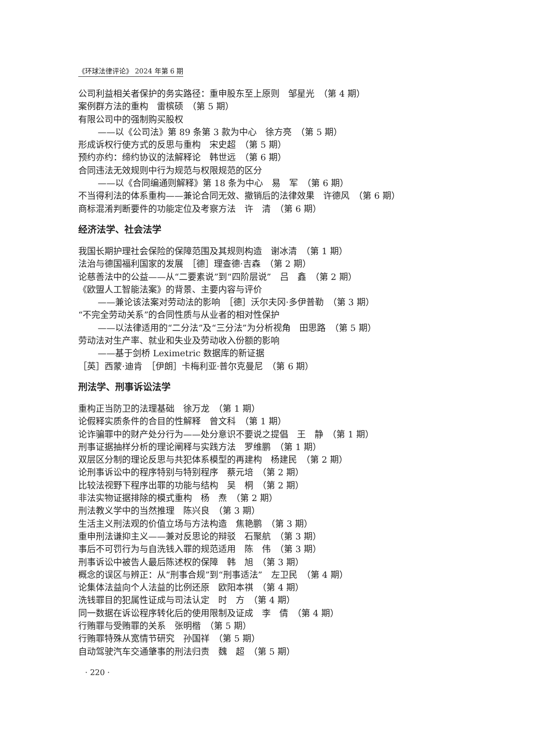《环球法律评论》 2024 年第 6 期
公司利益相关者保护的务实路径：重申股东至上原则　邹星光　（第 4 期）
案例群方法的重构　雷槟硕　（第 5 期）
有限公司中的强制购买股权
——以《公司法》第 89 条第 3 款为中心　徐方亮　（第 5 期）
形成诉权行使方式的反思与重构　宋史超　（第 5 期）
预约亦约：缔约协议的法解释论　韩世远　（第 6 期）
合同违法无效规则中行为规范与权限规范的区分
——以《合同编通则解释》第 18 条为中心　易　军　（第 6 期）
不当得利法的体系重构——兼论合同无效、撤销后的法律效果　许德风　（第 6 期）
商标混淆判断要件的功能定位及考察方法　许　清　（第 6 期）
经济法学、社会法学
我国长期护理社会保险的保障范围及其规则构造　谢冰清　（第 1 期）
法治与德国福利国家的发展　［德］理查德·吉森　（第 2 期）
论慈善法中的公益——从“二要素说”到“四阶层说”　吕　鑫　（第 2 期）
《欧盟人工智能法案》的背景、主要内容与评价
——兼论该法案对劳动法的影响　［德］沃尔夫冈·多伊普勒　（第 3 期）
“不完全劳动关系”的合同性质与从业者的相对性保护
——以法律适用的“二分法”及“三分法”为分析视角　田思路　（第 5 期）
劳动法对生产率、就业和失业及劳动收入份额的影响
——基于剑桥 Leximetric 数据库的新证据
［英］西蒙·迪肯　［伊朗］卡梅利亚·普尔克曼尼　（第 6 期）
刑法学、刑事诉讼法学
重构正当防卫的法理基础　徐万龙　（第 1 期）
论假释实质条件的合目的性解释　曾文科　（第 1 期）
论诈骗罪中的财产处分行为——处分意识不要说之提倡　王　静　（第 1 期）
刑事证据抽样分析的理论阐释与实践方法　罗维鹏　（第 1 期）
双层区分制的理论反思与共犯体系模型的再建构　杨建民　（第 2 期）
论刑事诉讼中的程序特别与特别程序　蔡元培　（第 2 期）
比较法视野下程序出罪的功能与结构　吴　桐　（第 2 期）
非法实物证据排除的模式重构　杨　焘　（第 2 期）
刑法教义学中的当然推理　陈兴良　（第 3 期）
生活主义刑法观的价值立场与方法构造　焦艳鹏　（第 3 期）
重申刑法谦抑主义——兼对反思论的辩驳　石聚航　（第 3 期）
事后不可罚行为与自洗钱入罪的规范适用　陈　伟　（第 3 期）
刑事诉讼中被告人最后陈述权的保障　韩　旭　（第 3 期）
概念的误区与辨正：从“刑事合规”到“刑事适法”　左卫民　（第 4 期）
论集体法益向个人法益的比例还原　欧阳本祺　（第 4 期）
洗钱罪目的犯属性证成与司法认定　时　方　（第 4 期）
同一数据在诉讼程序转化后的使用限制及证成　李　倩　（第 4 期）
行贿罪与受贿罪的关系　张明楷　（第 5 期）
行贿罪特殊从宽情节研究　孙国祥　（第 5 期）
自动驾驶汽车交通肇事的刑法归责　魏　超　（第 5 期）
· 220 ·